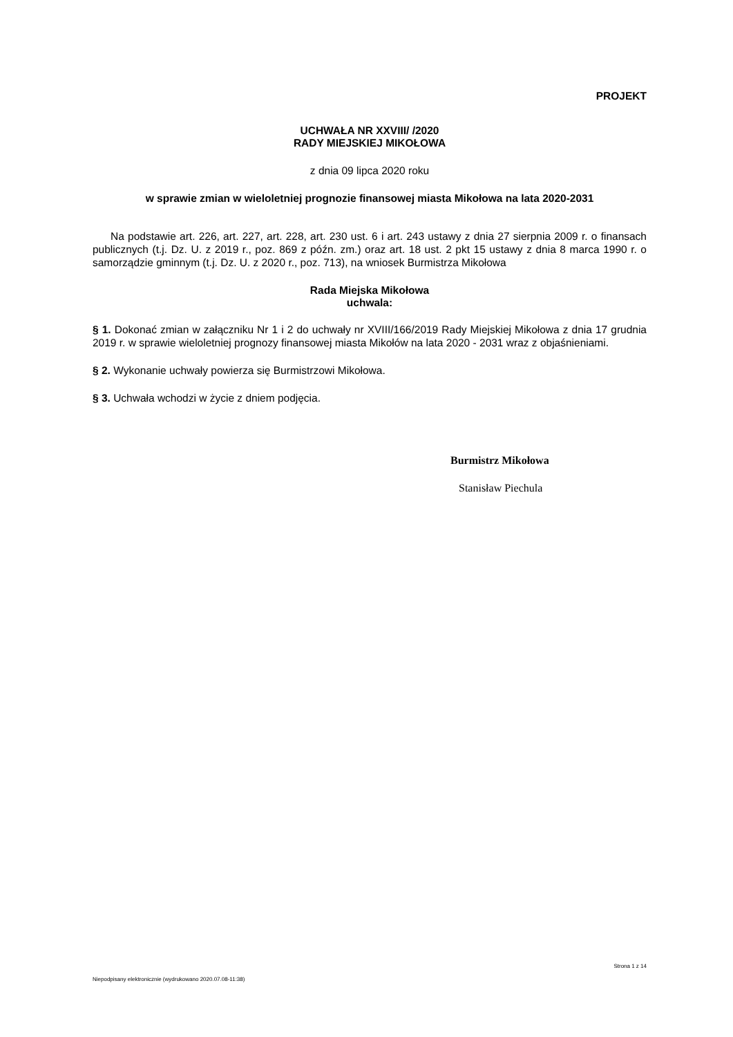PROJEKT
UCHWAŁA NR XXVIII/ /2020
RADY MIEJSKIEJ MIKOŁOWA
z dnia 09 lipca 2020 roku
w sprawie zmian w wieloletniej prognozie finansowej miasta Mikołowa na lata 2020-2031
Na podstawie art. 226, art. 227, art. 228, art. 230 ust. 6 i art. 243 ustawy z dnia 27 sierpnia 2009 r. o finansach publicznych (t.j. Dz. U. z 2019 r., poz. 869 z późn. zm.) oraz art. 18 ust. 2 pkt 15 ustawy z dnia 8 marca 1990 r. o samorządzie gminnym (t.j. Dz. U. z 2020 r., poz. 713), na wniosek Burmistrza Mikołowa
Rada Miejska Mikołowa
uchwala:
§ 1. Dokonać zmian w załączniku Nr 1 i 2 do uchwały nr XVIII/166/2019 Rady Miejskiej Mikołowa z dnia 17 grudnia 2019 r. w sprawie wieloletniej prognozy finansowej miasta Mikołów na lata 2020 - 2031 wraz z objaśnieniami.
§ 2. Wykonanie uchwały powierza się Burmistrzowi Mikołowa.
§ 3. Uchwała wchodzi w życie z dniem podjęcia.
Burmistrz Mikołowa
Stanisław Piechula
Strona 1 z 14
Niepodpisany elektronicznie (wydrukowano 2020.07.08-11:38)